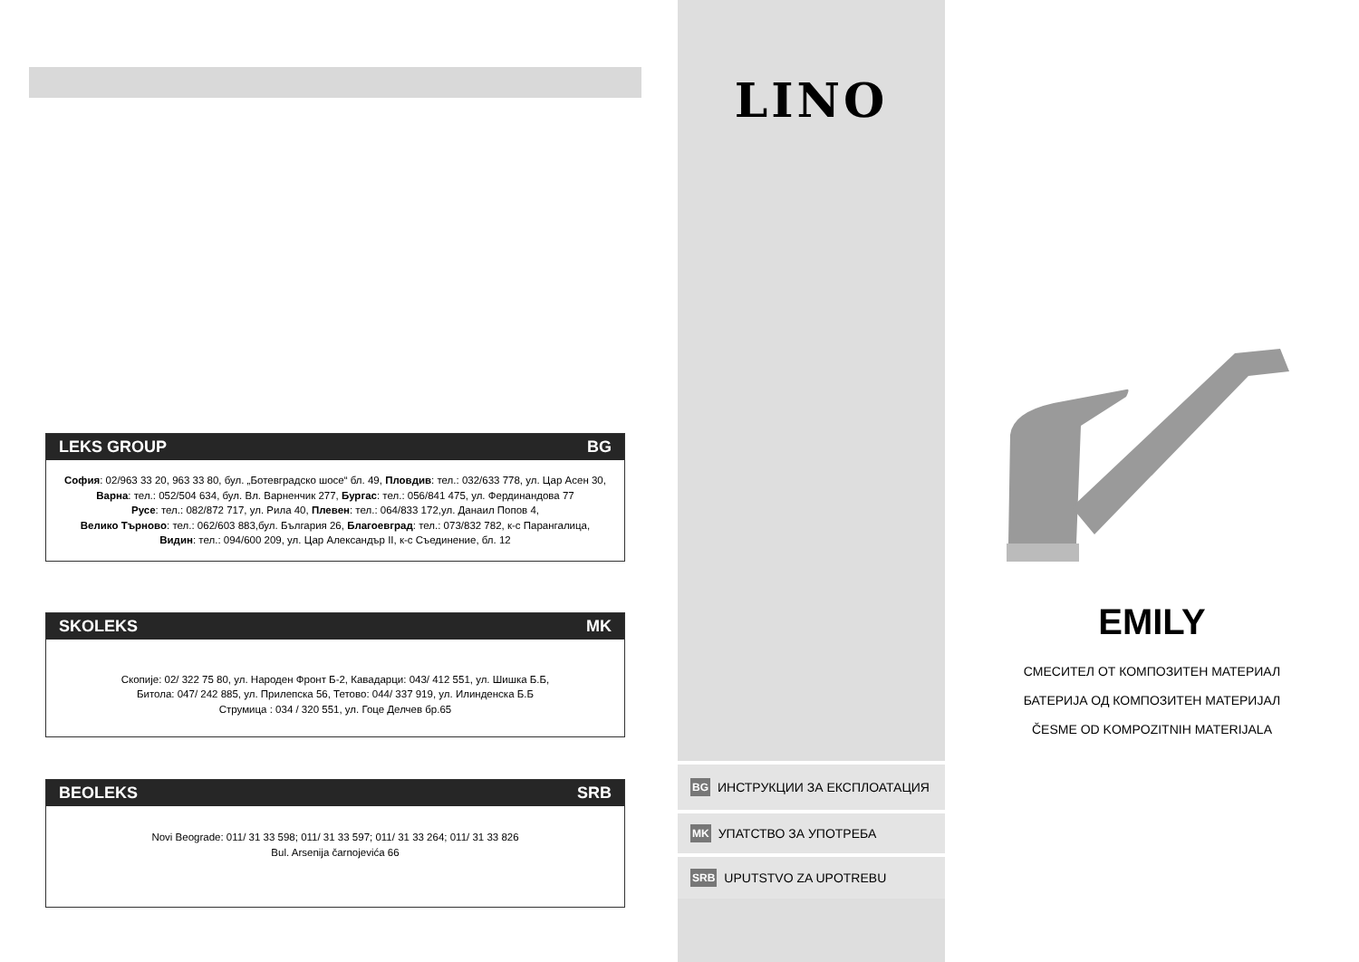LEKS GROUP BG
София: 02/963 33 20, 963 33 80, бул. „Ботевградско шосе“ бл. 49, Пловдив: тел.: 032/633 778, ул. Цар Асен 30,
Варна: тел.: 052/504 634, бул. Вл. Варненчик 277, Бургас: тел.: 056/841 475, ул. Фердинандова 77
Русе: тел.: 082/872 717, ул. Рила 40, Плевен: тел.: 064/833 172,ул. Данаил Попов 4,
Велико Търново: тел.: 062/603 883,бул. България 26, Благоевград: тел.: 073/832 782, к-с Парангалица,
Видин: тел.: 094/600 209, ул. Цар Александър II, к-с Съединение, бл. 12
SKOLEKS MK
Скопије: 02/ 322 75 80, ул. Народен Фронт Б-2, Кавадарци: 043/ 412 551, ул. Шишка Б.Б,
Битола: 047/ 242 885, ул. Прилепска 56, Тетово: 044/ 337 919, ул. Илинденска Б.Б
Струмица : 034 / 320 551, ул. Гоце Делчев бр.65
BEOLEKS SRB
Novi Beograde: 011/ 31 33 598; 011/ 31 33 597; 011/ 31 33 264; 011/ 31 33 826
Bul. Arsenija čarnojevića 66
LINO
BG ИНСТРУКЦИИ ЗА ЕКСПЛОАТАЦИЯ
MK УПАТСТВО ЗА УПОТРЕБА
SRB UPUTSTVO ZA UPOTREBU
EMILY
СМЕСИТЕЛ ОТ КОМПОЗИТЕН МАТЕРИАЛ
БАТЕРИЈА ОД КОМПОЗИТЕН МАТЕРИЈАЛ
ČESME OD KOMPOZITNIH MATERIJALA